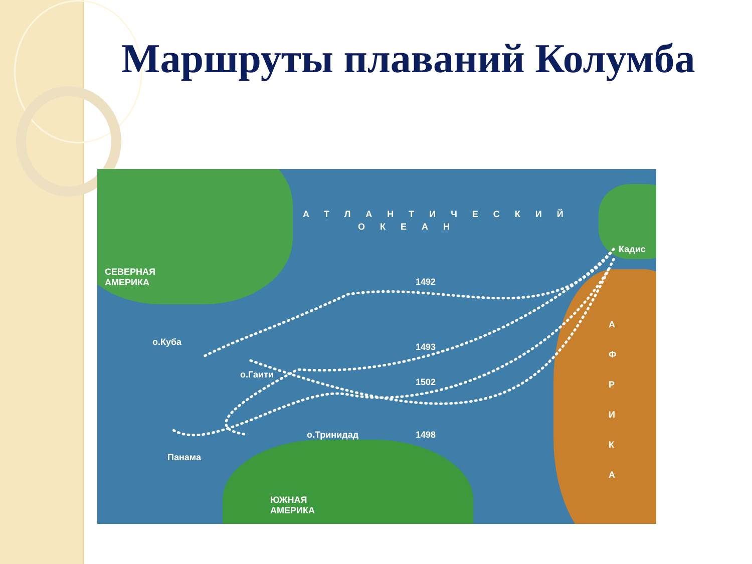Маршруты плаваний Колумба
АТЛАНТИЧЕСКИЙ
ОКЕАН
Кадис
СЕВЕРНАЯ
АМЕРИКА 1492
о.Куба 1493
о.Гаити
1502
о.Тринидад 1498
Панама
ЮЖНАЯ
АМЕРИКА
А Ф Р И К А